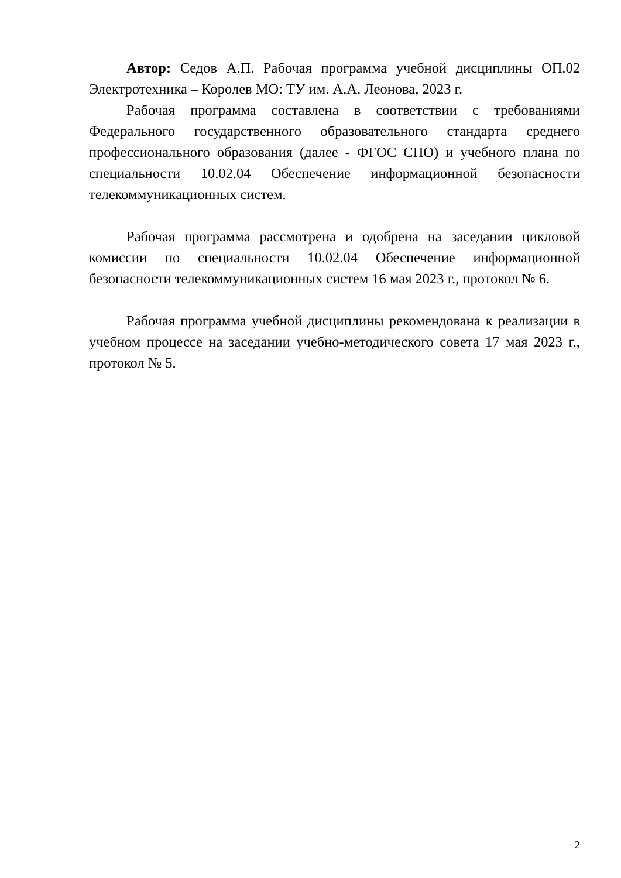Автор: Седов А.П. Рабочая программа учебной дисциплины ОП.02 Электротехника – Королев МО: ТУ им. А.А. Леонова, 2023 г.
Рабочая программа составлена в соответствии с требованиями Федерального государственного образовательного стандарта среднего профессионального образования (далее - ФГОС СПО) и учебного плана по специальности 10.02.04 Обеспечение информационной безопасности телекоммуникационных систем.
Рабочая программа рассмотрена и одобрена на заседании цикловой комиссии по специальности 10.02.04 Обеспечение информационной безопасности телекоммуникационных систем 16 мая 2023 г., протокол № 6.
Рабочая программа учебной дисциплины рекомендована к реализации в учебном процессе на заседании учебно-методического совета 17 мая 2023 г., протокол № 5.
2